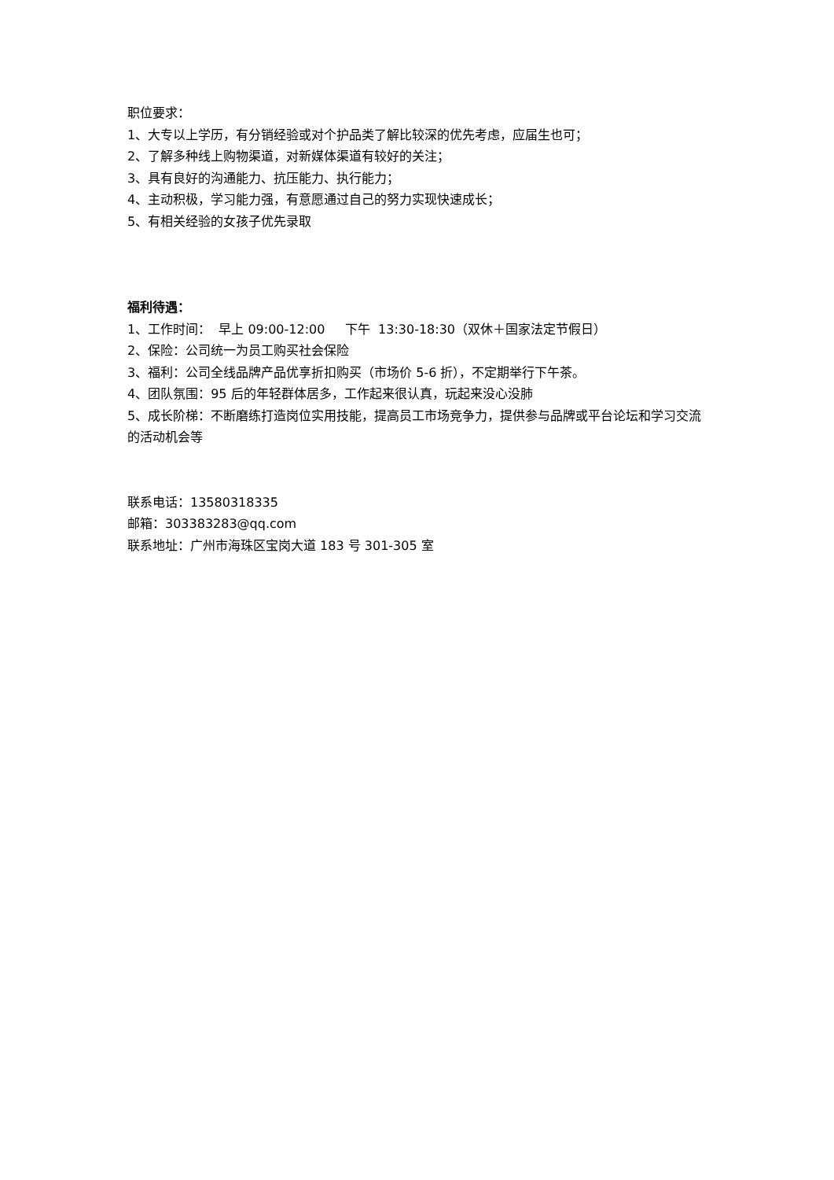职位要求：
1、大专以上学历，有分销经验或对个护品类了解比较深的优先考虑，应届生也可；
2、了解多种线上购物渠道，对新媒体渠道有较好的关注；
3、具有良好的沟通能力、抗压能力、执行能力；
4、主动积极，学习能力强，有意愿通过自己的努力实现快速成长；
5、有相关经验的女孩子优先录取
福利待遇：
1、工作时间： 早上 09:00-12:00 下午 13:30-18:30（双休＋国家法定节假日）
2、保险：公司统一为员工购买社会保险
3、福利：公司全线品牌产品优享折扣购买（市场价 5-6 折），不定期举行下午茶。
4、团队氛围：95 后的年轻群体居多，工作起来很认真，玩起来没心没肺
5、成长阶梯：不断磨练打造岗位实用技能，提高员工市场竞争力，提供参与品牌或平台论坛和学习交流的活动机会等
联系电话：13580318335
邮箱：303383283@qq.com
联系地址：广州市海珠区宝岗大道 183 号 301-305 室